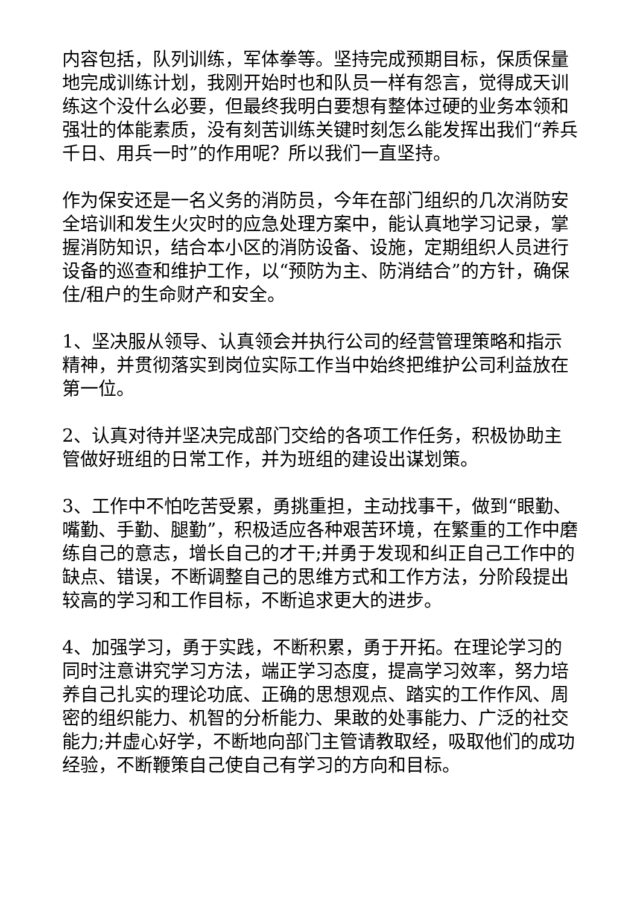内容包括，队列训练，军体拳等。坚持完成预期目标，保质保量地完成训练计划，我刚开始时也和队员一样有怨言，觉得成天训练这个没什么必要，但最终我明白要想有整体过硬的业务本领和强壮的体能素质，没有刻苦训练关键时刻怎么能发挥出我们“养兵千日、用兵一时”的作用呢？所以我们一直坚持。
作为保安还是一名义务的消防员，今年在部门组织的几次消防安全培训和发生火灾时的应急处理方案中，能认真地学习记录，掌握消防知识，结合本小区的消防设备、设施，定期组织人员进行设备的巡查和维护工作，以“预防为主、防消结合”的方针，确保住/租户的生命财产和安全。
1、坚决服从领导、认真领会并执行公司的经营管理策略和指示精神，并贯彻落实到岗位实际工作当中始终把维护公司利益放在第一位。
2、认真对待并坚决完成部门交给的各项工作任务，积极协助主管做好班组的日常工作，并为班组的建设出谋划策。
3、工作中不怕吃苦受累，勇挑重担，主动找事干，做到“眼勤、嘴勤、手勤、腿勤”，积极适应各种艰苦环境，在繁重的工作中磨练自己的意志，增长自己的才干;并勇于发现和纠正自己工作中的缺点、错误，不断调整自己的思维方式和工作方法，分阶段提出较高的学习和工作目标，不断追求更大的进步。
4、加强学习，勇于实践，不断积累，勇于开拓。在理论学习的同时注意讲究学习方法，端正学习态度，提高学习效率，努力培养自己扎实的理论功底、正确的思想观点、踏实的工作作风、周密的组织能力、机智的分析能力、果敢的处事能力、广泛的社交能力;并虚心好学，不断地向部门主管请教取经，吸取他们的成功经验，不断鞭策自己使自己有学习的方向和目标。